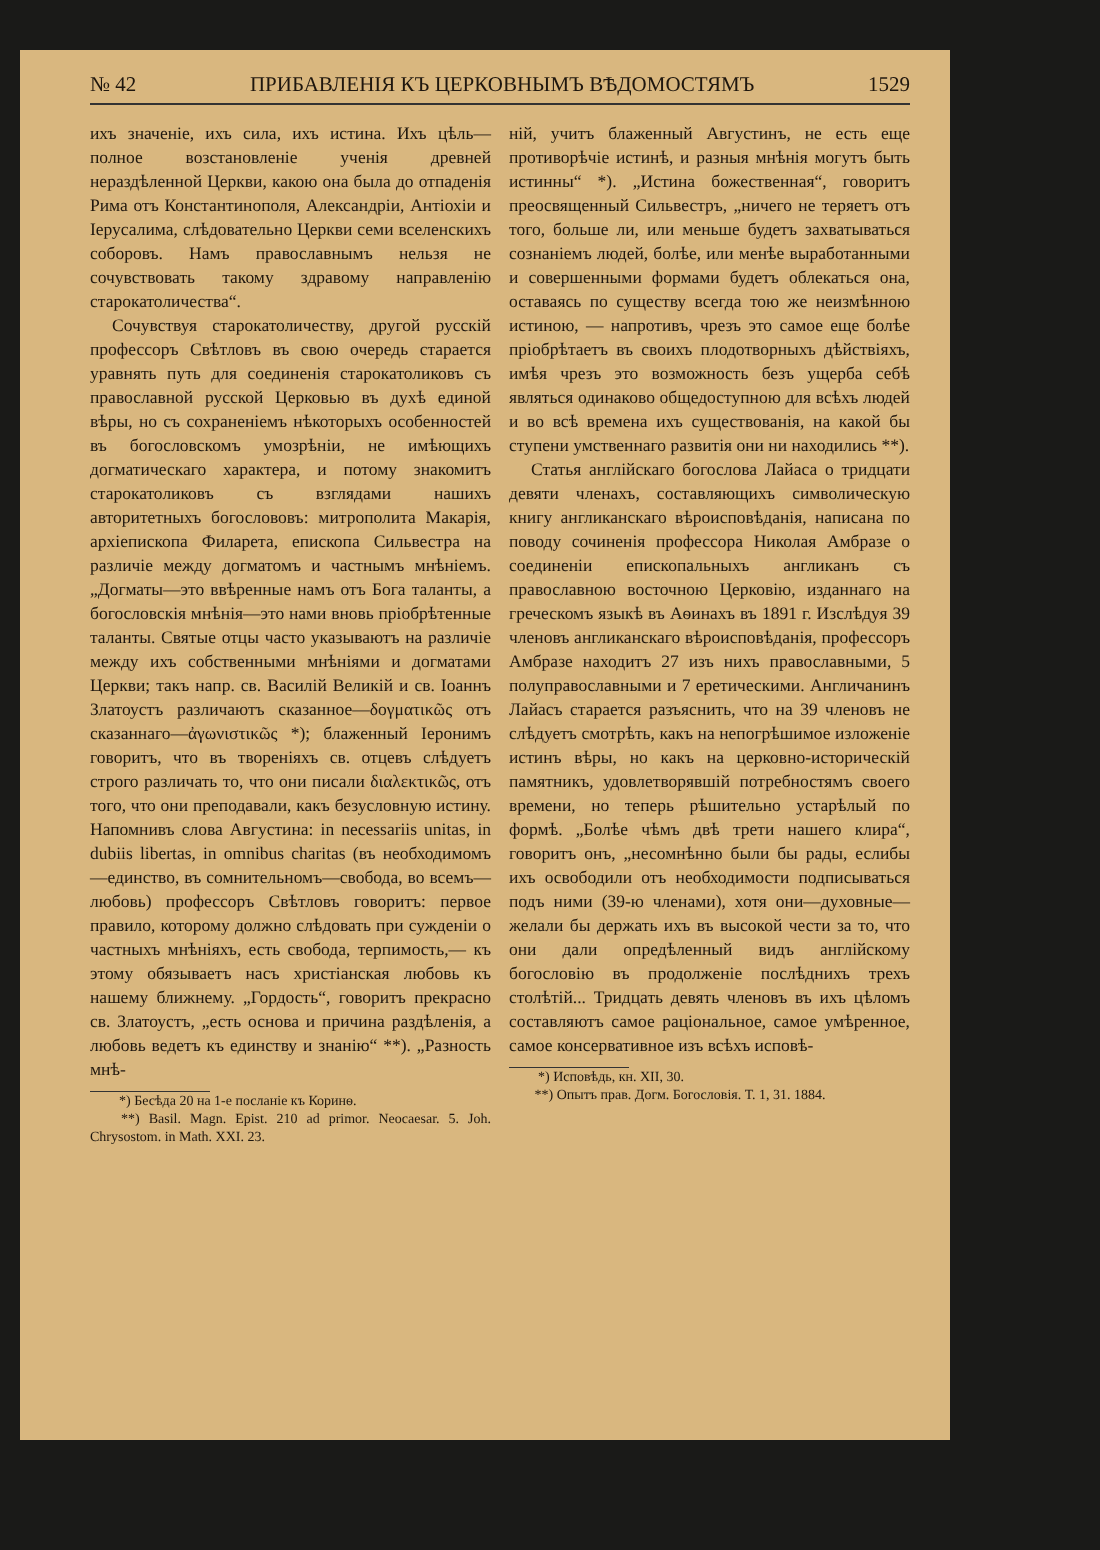№ 42 ПРИБАВЛЕНІЯ КЪ ЦЕРКОВНЫМЪ ВѢДОМОСТЯМЪ 1529
ихъ значеніе, ихъ сила, ихъ истина. Ихъ цѣль—полное возстановленіе ученія древней нераздѣленной Церкви, какою она была до отпаденія Рима отъ Константинополя, Александріи, Антіохіи и Іерусалима, слѣдовательно Церкви семи вселенскихъ соборовъ. Намъ православнымъ нельзя не сочувствовать такому здравому направленію старокатоличества“.
Сочувствуя старокатоличеству, другой русскій профессоръ Свѣтловъ въ свою очередь старается уравнять путь для соединенія старокатоликовъ съ православной русской Церковью въ духѣ единой вѣры, но съ сохраненіемъ нѣкоторыхъ особенностей въ богословскомъ умозрѣніи, не имѣющихъ догматическаго характера, и потому знакомитъ старокатоликовъ съ взглядами нашихъ авторитетныхъ богослововъ: митрополита Макарія, архіепископа Филарета, епископа Сильвестра на различіе между догматомъ и частнымъ мнѣніемъ. „Догматы—это ввѣренные намъ отъ Бога таланты, а богословскія мнѣнія—это нами вновь пріобрѣтенные таланты. Святые отцы часто указываютъ на различіе между ихъ собственными мнѣніями и догматами Церкви; такъ напр. св. Василій Великій и св. Іоаннъ Златоустъ различаютъ сказанное—δογματικῶς отъ сказаннаго—ἀγωνιστικῶς *); блаженный Іеронимъ говоритъ, что въ твореніяхъ св. отцевъ слѣдуетъ строго различать то, что они писали διαλεκτικῶς, отъ того, что они преподавали, какъ безусловную истину. Напомнивъ слова Августина: in necessariis unitas, in dubiis libertas, in omnibus charitas (въ необходимомъ—единство, въ сомнительномъ—свобода, во всемъ—любовь) профессоръ Свѣтловъ говоритъ: первое правило, которому должно слѣдовать при сужденіи о частныхъ мнѣніяхъ, есть свобода, терпимость,— къ этому обязываетъ насъ христіанская любовь къ нашему ближнему. „Гордость“, говоритъ прекрасно св. Златоустъ, „есть основа и причина раздѣленія, а любовь ведетъ къ единству и знанію“ **). „Разность мнѣ-
*) Бесѣда 20 на 1-е посланіе къ Коринѳ.
**) Basil. Magn. Epist. 210 ad primor. Neocaesar. 5. Joh. Chrysostom. in Math. XXI. 23.
ній, учитъ блаженный Августинъ, не есть еще противорѣчіе истинѣ, и разныя мнѣнія могутъ быть истинны“ *). „Истина божественная“, говоритъ преосвященный Сильвестръ, „ничего не теряетъ отъ того, больше ли, или меньше будетъ захватываться сознаніемъ людей, болѣе, или менѣе выработанными и совершенными формами будетъ облекаться она, оставаясь по существу всегда тою же неизмѣнною истиною, — напротивъ, чрезъ это самое еще болѣе пріобрѣтаетъ въ своихъ плодотворныхъ дѣйствіяхъ, имѣя чрезъ это возможность безъ ущерба себѣ являться одинаково общедоступною для всѣхъ людей и во всѣ времена ихъ существованія, на какой бы ступени умственнаго развитія они ни находились **).
Статья англійскаго богослова Лайаса о тридцати девяти членахъ, составляющихъ символическую книгу англиканскаго вѣроисповѣданія, написана по поводу сочиненія профессора Николая Амбразе о соединеніи епископальныхъ англиканъ съ православною восточною Церковію, изданнаго на греческомъ языкѣ въ Аѳинахъ въ 1891 г. Изслѣдуя 39 членовъ англиканскаго вѣроисповѣданія, профессоръ Амбразе находитъ 27 изъ нихъ православными, 5 полуправославными и 7 еретическими. Англичанинъ Лайасъ старается разъяснить, что на 39 членовъ не слѣдуетъ смотрѣть, какъ на непогрѣшимое изложеніе истинъ вѣры, но какъ на церковно-историческій памятникъ, удовлетворявшій потребностямъ своего времени, но теперь рѣшительно устарѣлый по формѣ. „Болѣе чѣмъ двѣ трети нашего клира“, говоритъ онъ, „несомнѣнно были бы рады, еслибы ихъ освободили отъ необходимости подписываться подъ ними (39-ю членами), хотя они—духовные—желали бы держать ихъ въ высокой чести за то, что они дали опредѣленный видъ англійскому богословію въ продолженіе послѣднихъ трехъ столѣтій... Тридцать девять членовъ въ ихъ цѣломъ составляютъ самое раціональное, самое умѣренное, самое консервативное изъ всѣхъ исповѣ-
*) Исповѣдь, кн. XII, 30.
**) Опытъ прав. Догм. Богословія. Т. 1, 31. 1884.